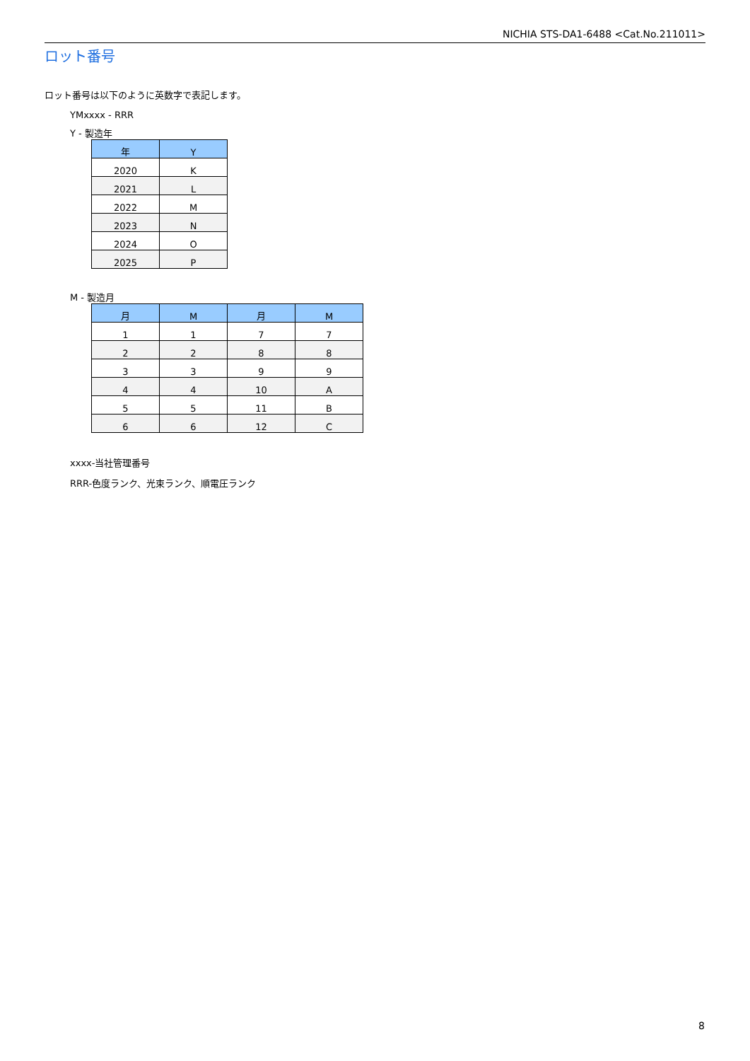NICHIA STS-DA1-6488 <Cat.No.211011>
ロット番号
ロット番号は以下のように英数字で表記します。
YMxxxx - RRR
Y - 製造年
| 年 | Y |
| --- | --- |
| 2020 | K |
| 2021 | L |
| 2022 | M |
| 2023 | N |
| 2024 | O |
| 2025 | P |
M - 製造月
| 月 | M | 月 | M |
| --- | --- | --- | --- |
| 1 | 1 | 7 | 7 |
| 2 | 2 | 8 | 8 |
| 3 | 3 | 9 | 9 |
| 4 | 4 | 10 | A |
| 5 | 5 | 11 | B |
| 6 | 6 | 12 | C |
xxxx-当社管理番号
RRR-色度ランク、光束ランク、順電圧ランク
8